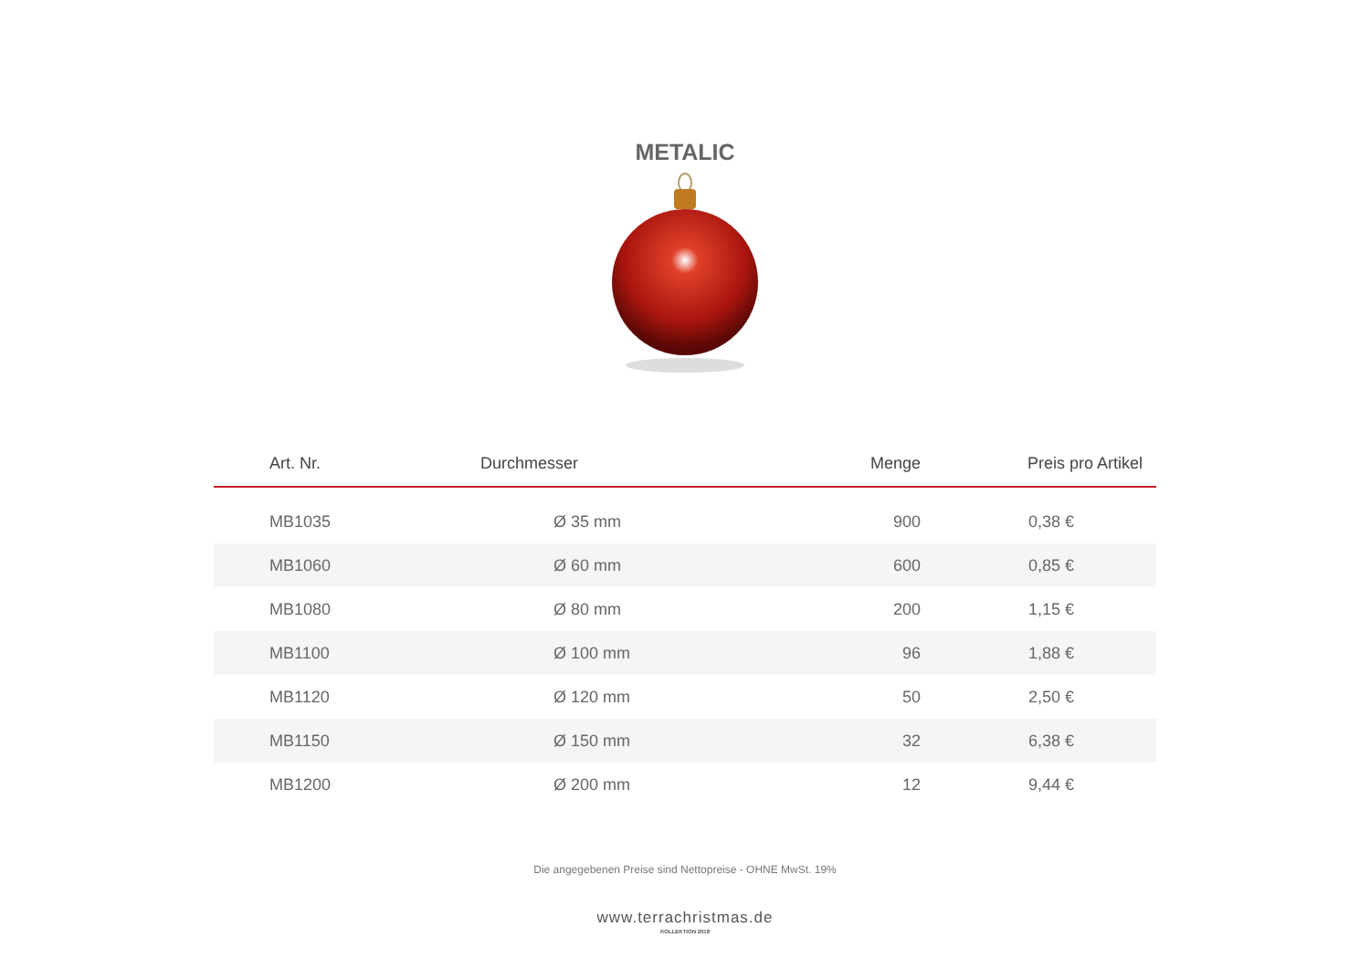METALIC
| Art. Nr. | Durchmesser | Menge | Preis pro Artikel |
| --- | --- | --- | --- |
| MB1035 | Ø 35 mm | 900 | 0,38 € |
| MB1060 | Ø 60 mm | 600 | 0,85 € |
| MB1080 | Ø 80 mm | 200 | 1,15 € |
| MB1100 | Ø 100 mm | 96 | 1,88 € |
| MB1120 | Ø 120 mm | 50 | 2,50 € |
| MB1150 | Ø 150 mm | 32 | 6,38 € |
| MB1200 | Ø 200 mm | 12 | 9,44 € |
Die angegebenen Preise sind Nettopreise - OHNE MwSt. 19%
www.terrachristmas.de
KOLLEKTION 2018